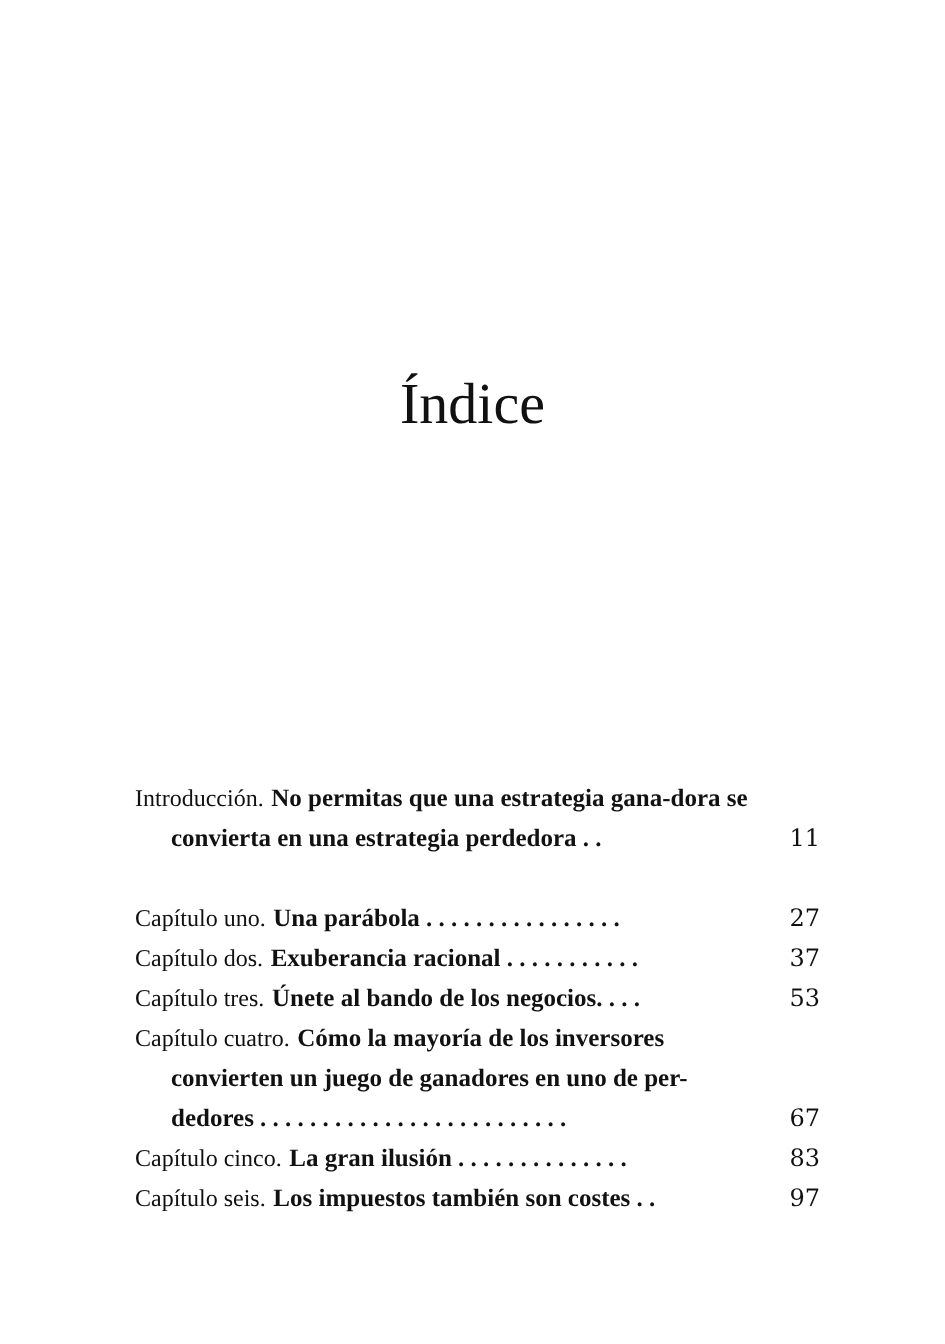Índice
Introducción. No permitas que una estrategia gana-dora se convierta en una estrategia perdedora . .
11
Capítulo uno. Una parábola . . . . . . . . . . . . . . . .
27
Capítulo dos. Exuberancia racional . . . . . . . . . . .
37
Capítulo tres. Únete al bando de los negocios. . . .
53
Capítulo cuatro. Cómo la mayoría de los inversores convierten un juego de ganadores en uno de per-dedores . . . . . . . . . . . . . . . . . . . . . . . . .
67
Capítulo cinco. La gran ilusión . . . . . . . . . . . . . .
83
Capítulo seis. Los impuestos también son costes . .
97